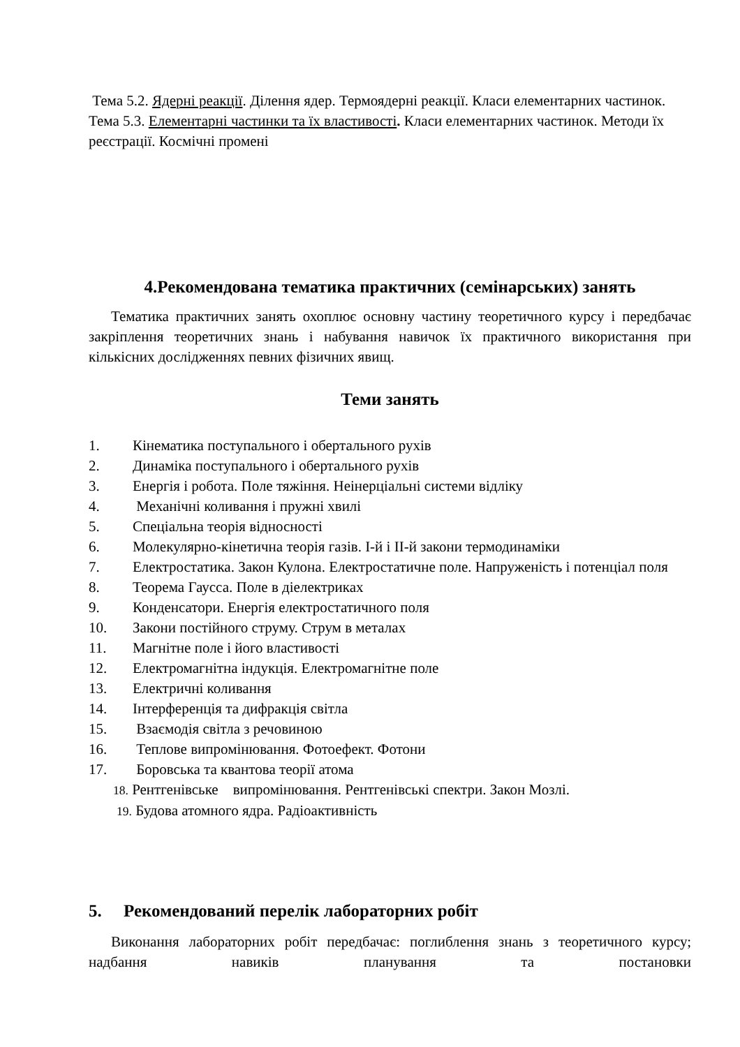Тема 5.2. Ядерні реакції. Ділення ядер. Термоядерні реакції. Класи елементарних частинок.
Тема 5.3. Елементарні частинки та їх властивості. Класи елементарних частинок. Методи їх реєстрації. Космічні промені
4.Рекомендована тематика практичних (семінарських) занять
Тематика практичних занять охоплює основну частину теоретичного курсу і передбачає закріплення теоретичних знань і набування навичок їх практичного використання при кількісних дослідженнях певних фізичних явищ.
Теми занять
1. Кінематика поступального і обертального рухів
2. Динаміка поступального і обертального рухів
3. Енергія і робота. Поле тяжіння. Неінерціальні системи відліку
4. Механічні коливання і пружні хвилі
5. Спеціальна теорія відносності
6. Молекулярно-кінетична теорія газів. І-й і ІІ-й закони термодинаміки
7. Електростатика. Закон Кулона. Електростатичне поле. Напруженість і потенціал поля
8. Теорема Гаусса. Поле в діелектриках
9. Конденсатори. Енергія електростатичного поля
10. Закони постійного струму. Струм в металах
11. Магнітне поле і його властивості
12. Електромагнітна індукція. Електромагнітне поле
13. Електричні коливання
14. Інтерференція та дифракція світла
15. Взаємодія світла з речовиною
16. Теплове випромінювання. Фотоефект. Фотони
17. Боровська та квантова теорії атома
18. Рентгенівське випромінювання. Рентгенівські спектри. Закон Мозлі.
19. Будова атомного ядра. Радіоактивність
5. Рекомендований перелік лабораторних робіт
Виконання лабораторних робіт передбачає: поглиблення знань з теоретичного курсу; надбання навиків планування та постановки